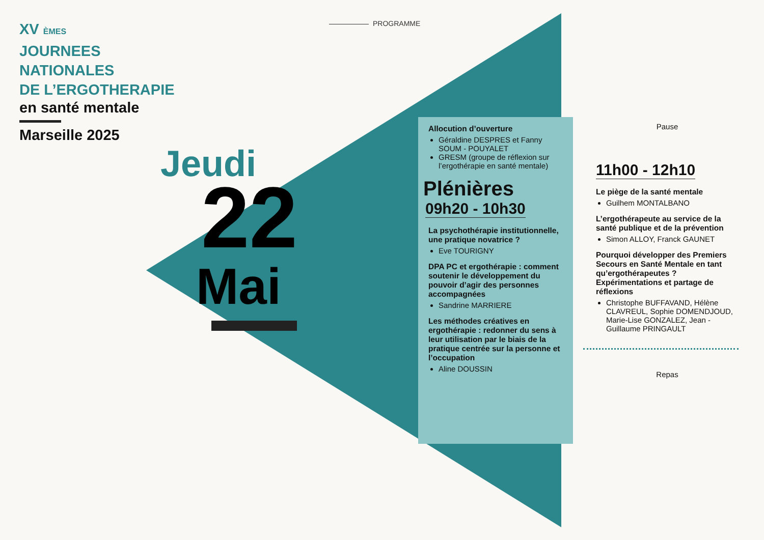XV ÈMES
JOURNEES
NATIONALES
DE L’ERGOTHERAPIE
en santé mentale
Marseille 2025
PROGRAMME
Jeudi
22
Mai
Allocution d’ouverture
Géraldine DESPRES et Fanny SOUM - POUYALET
GRESM (groupe de réflexion sur l’ergothérapie en santé mentale)
Plénières
09h20 - 10h30
La psychothérapie institutionnelle, une pratique novatrice ?
Eve TOURIGNY
DPA PC et ergothérapie : comment soutenir le développement du pouvoir d’agir des personnes accompagnées
Sandrine MARRIERE
Les méthodes créatives en ergothérapie : redonner du sens à leur utilisation par le biais de la pratique centrée sur la personne et l’occupation
Aline DOUSSIN
Pause
11h00 - 12h10
Le piège de la santé mentale
Guilhem MONTALBANO
L’ergothérapeute au service de la santé publique et de la prévention
Simon ALLOY, Franck GAUNET
Pourquoi développer des Premiers Secours en Santé Mentale en tant qu’ergothérapeutes ? Expérimentations et partage de réflexions
Christophe BUFFAVAND, Hélène CLAVREUL, Sophie DOMENDJOUD, Marie-Lise GONZALEZ, Jean - Guillaume PRINGAULT
Repas